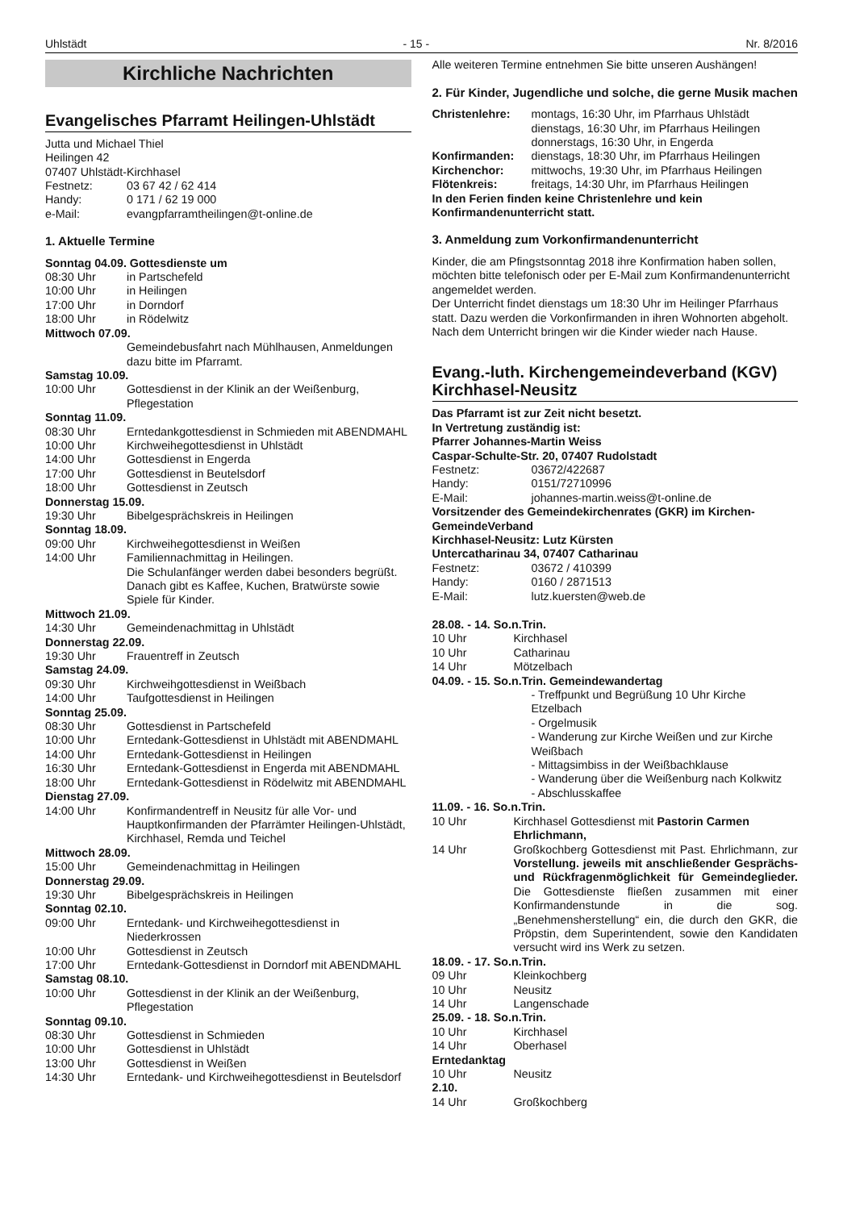Uhlstädt - 15 - Nr. 8/2016
Kirchliche Nachrichten
Evangelisches Pfarramt Heilingen-Uhlstädt
Jutta und Michael Thiel
Heilingen 42
07407 Uhlstädt-Kirchhasel
Festnetz: 03 67 42 / 62 414
Handy: 0 171 / 62 19 000
e-Mail: evangpfarramtheilingen@t-online.de
1. Aktuelle Termine
Sonntag 04.09. Gottesdienste um
08:30 Uhr in Partschefeld
10:00 Uhr in Heilingen
17:00 Uhr in Dorndorf
18:00 Uhr in Rödelwitz
Mittwoch 07.09.
Gemeindebusfahrt nach Mühlhausen, Anmeldungen dazu bitte im Pfarramt.
Samstag 10.09.
10:00 Uhr Gottesdienst in der Klinik an der Weißenburg, Pflegestation
Sonntag 11.09.
08:30 Uhr Erntedankgottesdienst in Schmieden mit ABENDMAHL
10:00 Uhr Kirchweihegottesdienst in Uhlstädt
14:00 Uhr Gottesdienst in Engerda
17:00 Uhr Gottesdienst in Beutelsdorf
18:00 Uhr Gottesdienst in Zeutsch
Donnerstag 15.09.
19:30 Uhr Bibelgesprächskreis in Heilingen
Sonntag 18.09.
09:00 Uhr Kirchweihegottesdienst in Weißen
14:00 Uhr Familiennachmittag in Heilingen.
Die Schulanfänger werden dabei besonders begrüßt. Danach gibt es Kaffee, Kuchen, Bratwürste sowie Spiele für Kinder.
Mittwoch 21.09.
14:30 Uhr Gemeindenachmittag in Uhlstädt
Donnerstag 22.09.
19:30 Uhr Frauentreff in Zeutsch
Samstag 24.09.
09:30 Uhr Kirchweihgottesdienst in Weißbach
14:00 Uhr Taufgottesdienst in Heilingen
Sonntag 25.09.
08:30 Uhr Gottesdienst in Partschefeld
10:00 Uhr Erntedank-Gottesdienst in Uhlstädt mit ABENDMAHL
14:00 Uhr Erntedank-Gottesdienst in Heilingen
16:30 Uhr Erntedank-Gottesdienst in Engerda mit ABENDMAHL
18:00 Uhr Erntedank-Gottesdienst in Rödelwitz mit ABENDMAHL
Dienstag 27.09.
14:00 Uhr Konfirmandentreff in Neusitz für alle Vor- und Hauptkonfirmanden der Pfarrämter Heilingen-Uhlstädt, Kirchhasel, Remda und Teichel
Mittwoch 28.09.
15:00 Uhr Gemeindenachmittag in Heilingen
Donnerstag 29.09.
19:30 Uhr Bibelgesprächskreis in Heilingen
Sonntag 02.10.
09:00 Uhr Erntedank- und Kirchweihegottesdienst in Niederkrossen
10:00 Uhr Gottesdienst in Zeutsch
17:00 Uhr Erntedank-Gottesdienst in Dorndorf mit ABENDMAHL
Samstag 08.10.
10:00 Uhr Gottesdienst in der Klinik an der Weißenburg, Pflegestation
Sonntag 09.10.
08:30 Uhr Gottesdienst in Schmieden
10:00 Uhr Gottesdienst in Uhlstädt
13:00 Uhr Gottesdienst in Weißen
14:30 Uhr Erntedank- und Kirchweihegottesdienst in Beutelsdorf
Alle weiteren Termine entnehmen Sie bitte unseren Aushängen!
2. Für Kinder, Jugendliche und solche, die gerne Musik machen
Christenlehre: montags, 16:30 Uhr, im Pfarrhaus Uhlstädt
dienstags, 16:30 Uhr, im Pfarrhaus Heilingen
donnerstags, 16:30 Uhr, in Engerda
Konfirmanden: dienstags, 18:30 Uhr, im Pfarrhaus Heilingen
Kirchenchor: mittwochs, 19:30 Uhr, im Pfarrhaus Heilingen
Flötenkreis: freitags, 14:30 Uhr, im Pfarrhaus Heilingen
In den Ferien finden keine Christenlehre und kein Konfirmandenunterricht statt.
3. Anmeldung zum Vorkonfirmandenunterricht
Kinder, die am Pfingstsonntag 2018 ihre Konfirmation haben sollen, möchten bitte telefonisch oder per E-Mail zum Konfirmandenunterricht angemeldet werden.
Der Unterricht findet dienstags um 18:30 Uhr im Heilinger Pfarrhaus statt. Dazu werden die Vorkonfirmanden in ihren Wohnorten abgeholt. Nach dem Unterricht bringen wir die Kinder wieder nach Hause.
Evang.-luth. Kirchengemeindeverband (KGV) Kirchhasel-Neusitz
Das Pfarramt ist zur Zeit nicht besetzt.
In Vertretung zuständig ist:
Pfarrer Johannes-Martin Weiss
Caspar-Schulte-Str. 20, 07407 Rudolstadt
Festnetz: 03672/422687
Handy: 0151/72710996
E-Mail: johannes-martin.weiss@t-online.de
Vorsitzender des Gemeindekirchenrates (GKR) im Kirchen-GemeindeVerband
Kirchhasel-Neusitz: Lutz Kürsten
Untercatharinau 34, 07407 Catharinau
Festnetz: 03672 / 410399
Handy: 0160 / 2871513
E-Mail: lutz.kuersten@web.de
28.08. - 14. So.n.Trin.
10 Uhr Kirchhasel
10 Uhr Catharinau
14 Uhr Mötzelbach
04.09. - 15. So.n.Trin. Gemeindewandertag
- Treffpunkt und Begrüßung 10 Uhr Kirche Etzelbach
- Orgelmusik
- Wanderung zur Kirche Weißen und zur Kirche Weißbach
- Mittagsimbiss in der Weißbachklause
- Wanderung über die Weißenburg nach Kolkwitz
- Abschlusskaffee
11.09. - 16. So.n.Trin.
10 Uhr Kirchhasel Gottesdienst mit Pastorin Carmen Ehrlichmann,
14 Uhr Großkochberg Gottesdienst mit Past. Ehrlichmann, zur Vorstellung. jeweils mit anschließender Gesprächs- und Rückfragenmöglichkeit für Gemeindeglieder. Die Gottesdienste fließen zusammen mit einer Konfirmandenstunde in die sog. „Benehmensherstellung“ ein, die durch den GKR, die Pröpstin, dem Superintendent, sowie den Kandidaten versucht wird ins Werk zu setzen.
18.09. - 17. So.n.Trin.
09 Uhr Kleinkochberg
10 Uhr Neusitz
14 Uhr Langenschade
25.09. - 18. So.n.Trin.
10 Uhr Kirchhasel
14 Uhr Oberhasel
Erntedanktag
10 Uhr Neusitz
2.10.
14 Uhr Großkochberg